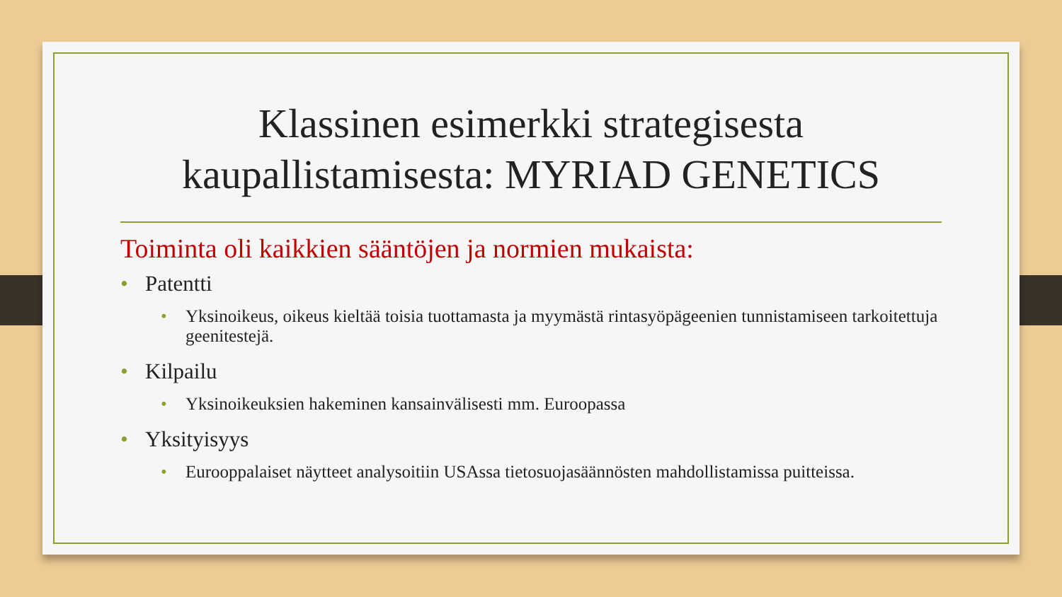Klassinen esimerkki strategisesta kaupallistamisesta: MYRIAD GENETICS
Toiminta oli kaikkien sääntöjen ja normien mukaista:
• Patentti
• Yksinoikeus, oikeus kieltää toisia tuottamasta ja myymästä rintasyöpägeenien tunnistamiseen tarkoitettuja geenitestejä.
• Kilpailu
• Yksinoikeuksien hakeminen kansainvälisesti mm. Euroopassa
• Yksityisyys
• Eurooppalaiset näytteet analysoitiin USAssa tietosuojasäännösten mahdollistamissa puitteissa.